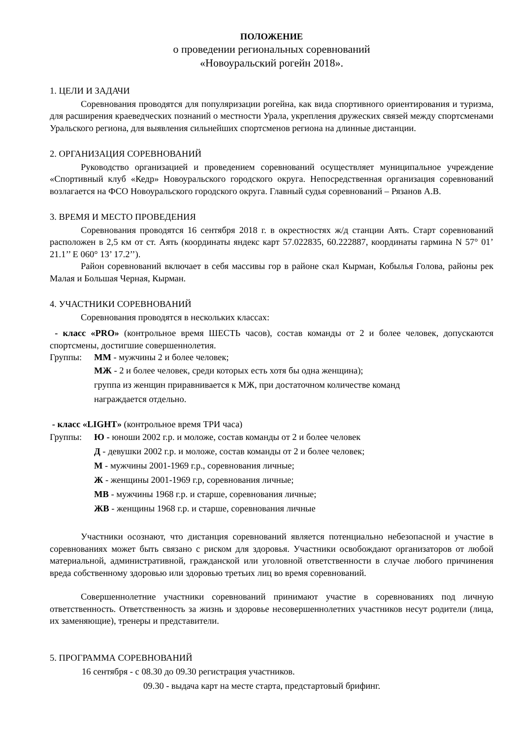ПОЛОЖЕНИЕ
о проведении региональных соревнований
«Новоуральский рогейн 2018».
1. ЦЕЛИ И ЗАДАЧИ
Соревнования проводятся для популяризации рогейна, как вида спортивного ориентирования и туризма, для расширения краеведческих познаний о местности Урала, укрепления дружеских связей между спортсменами Уральского региона, для выявления сильнейших спортсменов региона на длинные дистанции.
2. ОРГАНИЗАЦИЯ СОРЕВНОВАНИЙ
Руководство организацией и проведением соревнований осуществляет муниципальное учреждение «Спортивный клуб «Кедр» Новоуральского городского округа. Непосредственная организация соревнований возлагается на ФСО Новоуральского городского округа. Главный судья соревнований – Рязанов А.В.
3. ВРЕМЯ И МЕСТО ПРОВЕДЕНИЯ
Соревнования проводятся 16 сентября 2018 г. в окрестностях ж/д станции Аять. Старт соревнований расположен в 2,5 км от ст. Аять (координаты яндекс карт 57.022835, 60.222887, координаты гармина N 57° 01’ 21.1’’ E 060° 13’ 17.2’’).
Район соревнований включает в себя массивы гор в районе скал Кырман, Кобылья Голова, районы рек Малая и Большая Черная, Кырман.
4. УЧАСТНИКИ СОРЕВНОВАНИЙ
Соревнования проводятся в нескольких классах:
- класс «PRO» (контрольное время ШЕСТЬ часов), состав команды от 2 и более человек, допускаются спортсмены, достигшие совершеннолетия.
Группы: ММ - мужчины 2 и более человек;
МЖ - 2 и более человек, среди которых есть хотя бы одна женщина);
группа из женщин приравнивается к МЖ, при достаточном количестве команд
награждается отдельно.
- класс «LIGHT» (контрольное время ТРИ часа)
Группы: Ю - юноши 2002 г.р. и моложе, состав команды от 2 и более человек
Д - девушки 2002 г.р. и моложе, состав команды от 2 и более человек;
М - мужчины 2001-1969 г.р., соревнования личные;
Ж - женщины 2001-1969 г.р, соревнования личные;
МВ - мужчины 1968 г.р. и старше, соревнования личные;
ЖВ - женщины 1968 г.р. и старше, соревнования личные
Участники осознают, что дистанция соревнований является потенциально небезопасной и участие в соревнованиях может быть связано с риском для здоровья. Участники освобождают организаторов от любой материальной, административной, гражданской или уголовной ответственности в случае любого причинения вреда собственному здоровью или здоровью третьих лиц во время соревнований.
Совершеннолетние участники соревнований принимают участие в соревнованиях под личную ответственность. Ответственность за жизнь и здоровье несовершеннолетних участников несут родители (лица, их заменяющие), тренеры и представители.
5. ПРОГРАММА СОРЕВНОВАНИЙ
16 сентября - с 08.30 до 09.30 регистрация участников.
09.30 - выдача карт на месте старта, предстартовый брифинг.